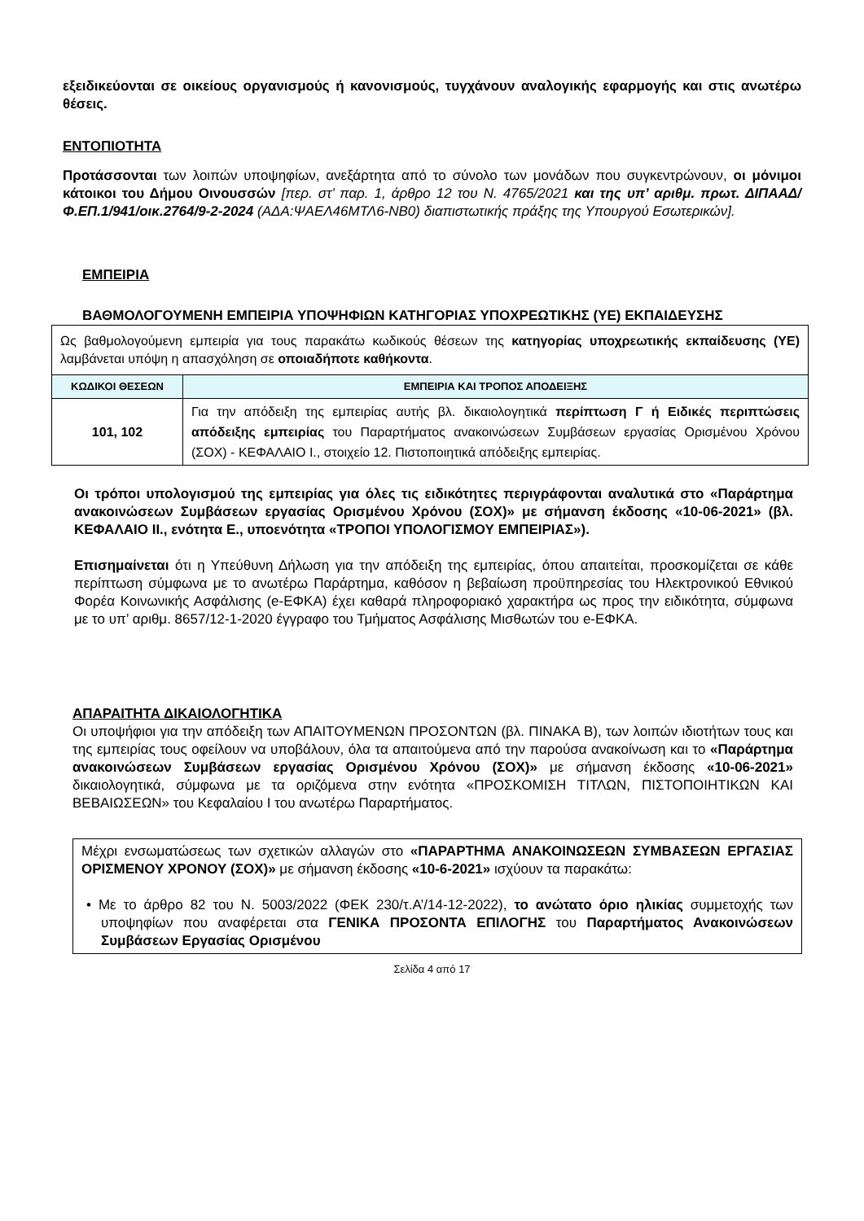εξειδικεύονται σε οικείους οργανισμούς ή κανονισμούς, τυγχάνουν αναλογικής εφαρμογής και στις ανωτέρω θέσεις.
ΕΝΤΟΠΙΟΤΗΤΑ
Προτάσσονται των λοιπών υποψηφίων, ανεξάρτητα από το σύνολο των μονάδων που συγκεντρώνουν, οι μόνιμοι κάτοικοι του Δήμου Οινουσσών [περ. στ’ παρ. 1, άρθρο 12 του Ν. 4765/2021 και της υπ’ αριθμ. πρωτ. ΔΙΠΑΑΔ/Φ.ΕΠ.1/941/οικ.2764/9-2-2024 (ΑΔΑ:ΨΑΕΛ46ΜΤΛ6-ΝΒ0) διαπιστωτικής πράξης της Υπουργού Εσωτερικών].
ΕΜΠΕΙΡΙΑ
ΒΑΘΜΟΛΟΓΟΥΜΕΝΗ ΕΜΠΕΙΡΙΑ ΥΠΟΨΗΦΙΩΝ ΚΑΤΗΓΟΡΙΑΣ ΥΠΟΧΡΕΩΤΙΚΗΣ (ΥΕ) ΕΚΠΑΙΔΕΥΣΗΣ
| Ως βαθμολογούμενη εμπειρία για τους παρακάτω κωδικούς θέσεων της κατηγορίας υποχρεωτικής εκπαίδευσης (ΥΕ) λαμβάνεται υπόψη η απασχόληση σε οποιαδήποτε καθήκοντα . | |
| ΚΩΔΙΚΟΙ ΘΕΣΕΩΝ | ΕΜΠΕΙΡΙΑ ΚΑΙ ΤΡΟΠΟΣ ΑΠΟΔΕΙΞΗΣ |
| 101, 102 | Για την απόδειξη της εμπειρίας αυτής βλ. δικαιολογητικά περίπτωση Γ ή Ειδικές περιπτώσεις απόδειξης εμπειρίας του Παραρτήματος ανακοινώσεων Συμβάσεων εργασίας Ορισμένου Χρόνου (ΣΟΧ) - ΚΕΦΑΛΑΙΟ Ι., στοιχείο 12. Πιστοποιητικά απόδειξης εμπειρίας. |
Οι τρόποι υπολογισμού της εμπειρίας για όλες τις ειδικότητες περιγράφονται αναλυτικά στο «Παράρτημα ανακοινώσεων Συμβάσεων εργασίας Ορισμένου Χρόνου (ΣΟΧ)» με σήμανση έκδοσης «10-06-2021» (βλ. ΚΕΦΑΛΑΙΟ ΙΙ., ενότητα Ε., υποενότητα «ΤΡΟΠΟΙ ΥΠΟΛΟΓΙΣΜΟΥ ΕΜΠΕΙΡΙΑΣ»).
Επισημαίνεται ότι η Υπεύθυνη Δήλωση για την απόδειξη της εμπειρίας, όπου απαιτείται, προσκομίζεται σε κάθε περίπτωση σύμφωνα με το ανωτέρω Παράρτημα, καθόσον η βεβαίωση προϋπηρεσίας του Ηλεκτρονικού Εθνικού Φορέα Κοινωνικής Ασφάλισης (e-ΕΦΚΑ) έχει καθαρά πληροφοριακό χαρακτήρα ως προς την ειδικότητα, σύμφωνα με το υπ’ αριθμ. 8657/12-1-2020 έγγραφο του Τμήματος Ασφάλισης Μισθωτών του e-ΕΦΚΑ.
ΑΠΑΡΑΙΤΗΤΑ ΔΙΚΑΙΟΛΟΓΗΤΙΚΑ
Οι υποψήφιοι για την απόδειξη των ΑΠΑΙΤΟΥΜΕΝΩΝ ΠΡΟΣΟΝΤΩΝ (βλ. ΠΙΝΑΚΑ Β), των λοιπών ιδιοτήτων τους και της εμπειρίας τους οφείλουν να υποβάλουν, όλα τα απαιτούμενα από την παρούσα ανακοίνωση και το «Παράρτημα ανακοινώσεων Συμβάσεων εργασίας Ορισμένου Χρόνου (ΣΟΧ)» με σήμανση έκδοσης «10-06-2021» δικαιολογητικά, σύμφωνα με τα οριζόμενα στην ενότητα «ΠΡΟΣΚΟΜΙΣΗ ΤΙΤΛΩΝ, ΠΙΣΤΟΠΟΙΗΤΙΚΩΝ ΚΑΙ ΒΕΒΑΙΩΣΕΩΝ» του Κεφαλαίου Ι του ανωτέρω Παραρτήματος.
Μέχρι ενσωματώσεως των σχετικών αλλαγών στο «ΠΑΡΑΡΤΗΜΑ ΑΝΑΚΟΙΝΩΣΕΩΝ ΣΥΜΒΑΣΕΩΝ ΕΡΓΑΣΙΑΣ ΟΡΙΣΜΕΝΟΥ ΧΡΟΝΟΥ (ΣΟΧ)» με σήμανση έκδοσης «10-6-2021» ισχύουν τα παρακάτω:
• Με το άρθρο 82 του Ν. 5003/2022 (ΦΕΚ 230/τ.Α’/14-12-2022), το ανώτατο όριο ηλικίας συμμετοχής των υποψηφίων που αναφέρεται στα ΓΕΝΙΚΑ ΠΡΟΣΟΝΤΑ ΕΠΙΛΟΓΗΣ του Παραρτήματος Ανακοινώσεων Συμβάσεων Εργασίας Ορισμένου
Σελίδα 4 από 17